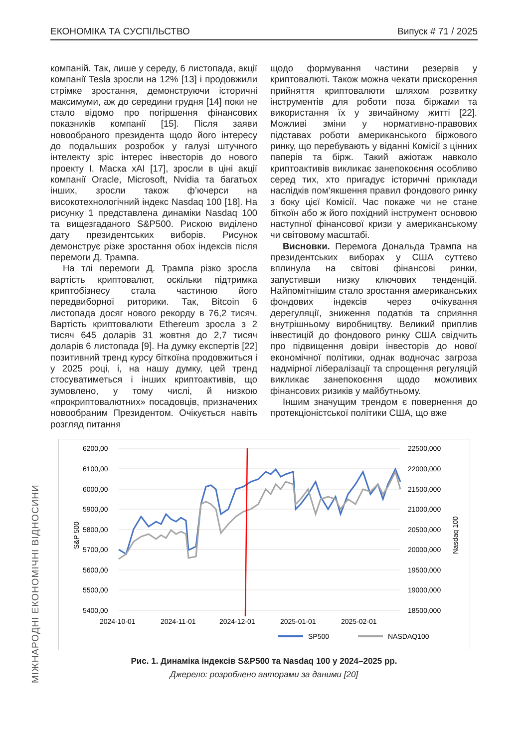ЕКОНОМІКА ТА СУСПІЛЬСТВО Випуск # 71 / 2025
компаній. Так, лише у середу, 6 листопада, акції компанії Tesla зросли на 12% [13] і продовжили стрімке зростання, демонструючи історичні максимуми, аж до середини грудня [14] поки не стало відомо про погіршення фінансових показників компанії [15]. Після заяви новообраного президента щодо його інтересу до подальших розробок у галузі штучного інтелекту зріс інтерес інвесторів до нового проекту І. Маска xAI [17], зросли в ціні акції компанії Oracle, Microsoft, Nvidia та багатьох інших, зросли також ф’ючерси на високотехнологічний індекс Nasdaq 100 [18]. На рисунку 1 представлена динаміки Nasdaq 100 та вищезгаданого S&P500. Рискою виділено дату президентських виборів. Рисунок демонструє різке зростання обох індексів після перемоги Д. Трампа.
На тлі перемоги Д. Трампа різко зросла вартість криптовалют, оскільки підтримка криптобізнесу стала частиною його передвиборної риторики. Так, Bitcoin 6 листопада досяг нового рекорду в 76,2 тисяч. Вартість криптовалюти Ethereum зросла з 2 тисяч 645 доларів 31 жовтня до 2,7 тисяч доларів 6 листопада [9]. На думку експертів [22] позитивний тренд курсу біткоїна продовжиться і у 2025 році, і, на нашу думку, цей тренд стосуватиметься і інших криптоактивів, що зумовлено, у тому числі, й низкою «прокриптовалютних» посадовців, призначених новообраним Президентом. Очікується навіть розгляд питання
щодо формування частини резервів у криптовалюті. Також можна чекати прискорення прийняття криптовалюти шляхом розвитку інструментів для роботи поза біржами та використання їх у звичайному житті [22]. Можливі зміни у нормативно-правових підставах роботи американського біржового ринку, що перебувають у віданні Комісії з цінних паперів та бірж. Такий ажіотаж навколо криптоактивів викликає занепокоєння особливо серед тих, хто пригадує історичні приклади наслідків пом’якшення правил фондового ринку з боку цієї Комісії. Час покаже чи не стане біткоїн або ж його похідний інструмент основою наступної фінансової кризи у американському чи світовому масштабі.
Висновки. Перемога Дональда Трампа на президентських виборах у США суттєво вплинула на світові фінансові ринки, запустивши низку ключових тенденцій. Найпомітнішим стало зростання американських фондових індексів через очікування дерегуляції, зниження податків та сприяння внутрішньому виробництву. Великий приплив інвестицій до фондового ринку США свідчить про підвищення довіри інвесторів до нової економічної політики, однак водночас загроза надмірної лібералізації та спрощення регуляцій викликає занепокоєння щодо можливих фінансових ризиків у майбутньому.
Іншим значущим трендом є повернення до протекціоністської політики США, що вже
МІЖНАРОДНІ ЕКОНОМІЧНІ ВІДНОСИНИ
6200,00
6100,00
6000,00
5900,00
5800,00
5700,00
5600,00
5500,00
5400,00
22500,000
22000,000
21500,000
21000,000
20500,000
20000,000
19500,000
19000,000
18500,000
2024-10-01
2024-11-01
2024-12-01
2025-01-01
2025-02-01
S&P 500
Nasdaq 100
SP500
NASDAQ100
Рис. 1. Динаміка індексів S&P500 та Nasdaq 100 у 2024–2025 рр.
Джерело: розроблено авторами за даними [20]